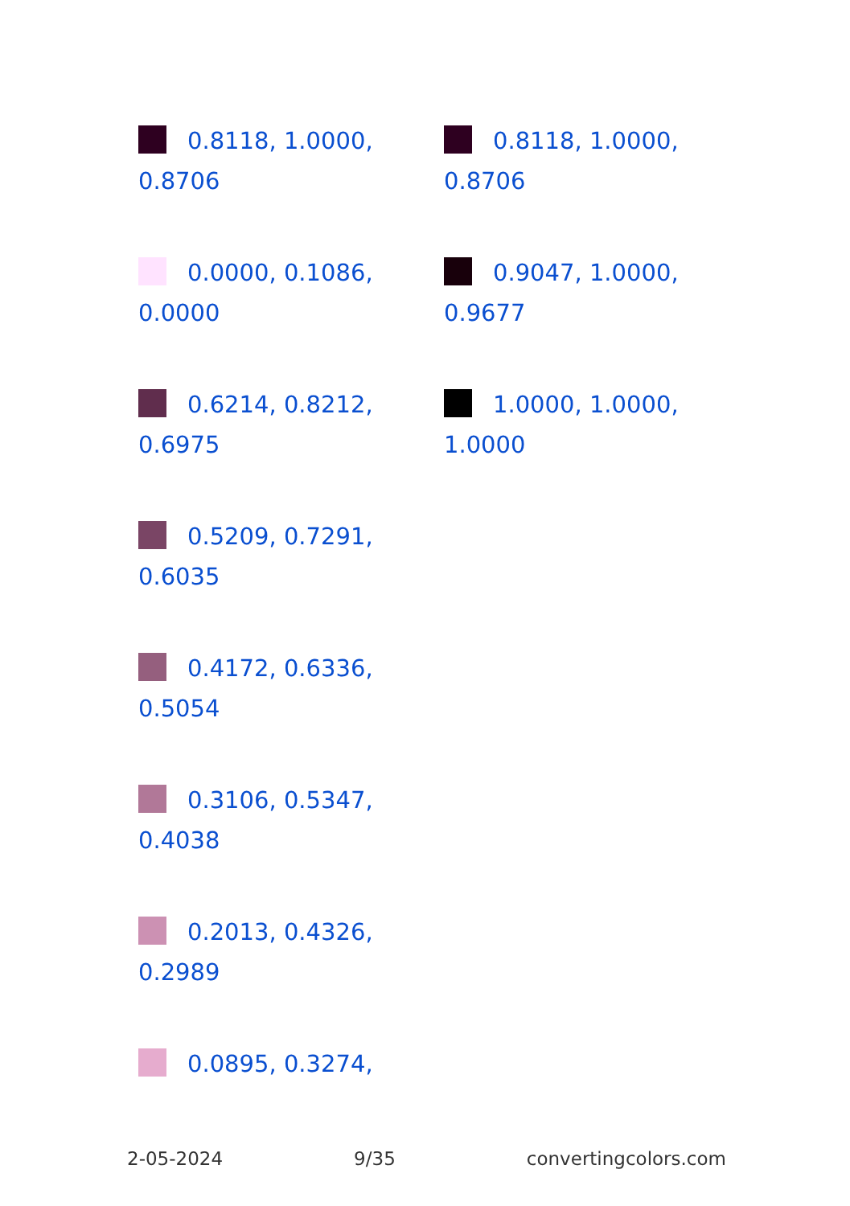0.8118, 1.0000,
0.8706
0.0000, 0.1086,
0.0000
0.6214, 0.8212,
0.6975
0.5209, 0.7291,
0.6035
0.4172, 0.6336,
0.5054
0.3106, 0.5347,
0.4038
0.2013, 0.4326,
0.2989
0.0895, 0.3274,
0.8118, 1.0000,
0.8706
0.9047, 1.0000,
0.9677
1.0000, 1.0000,
1.0000
2-05-2024 9/35 convertingcolors.com